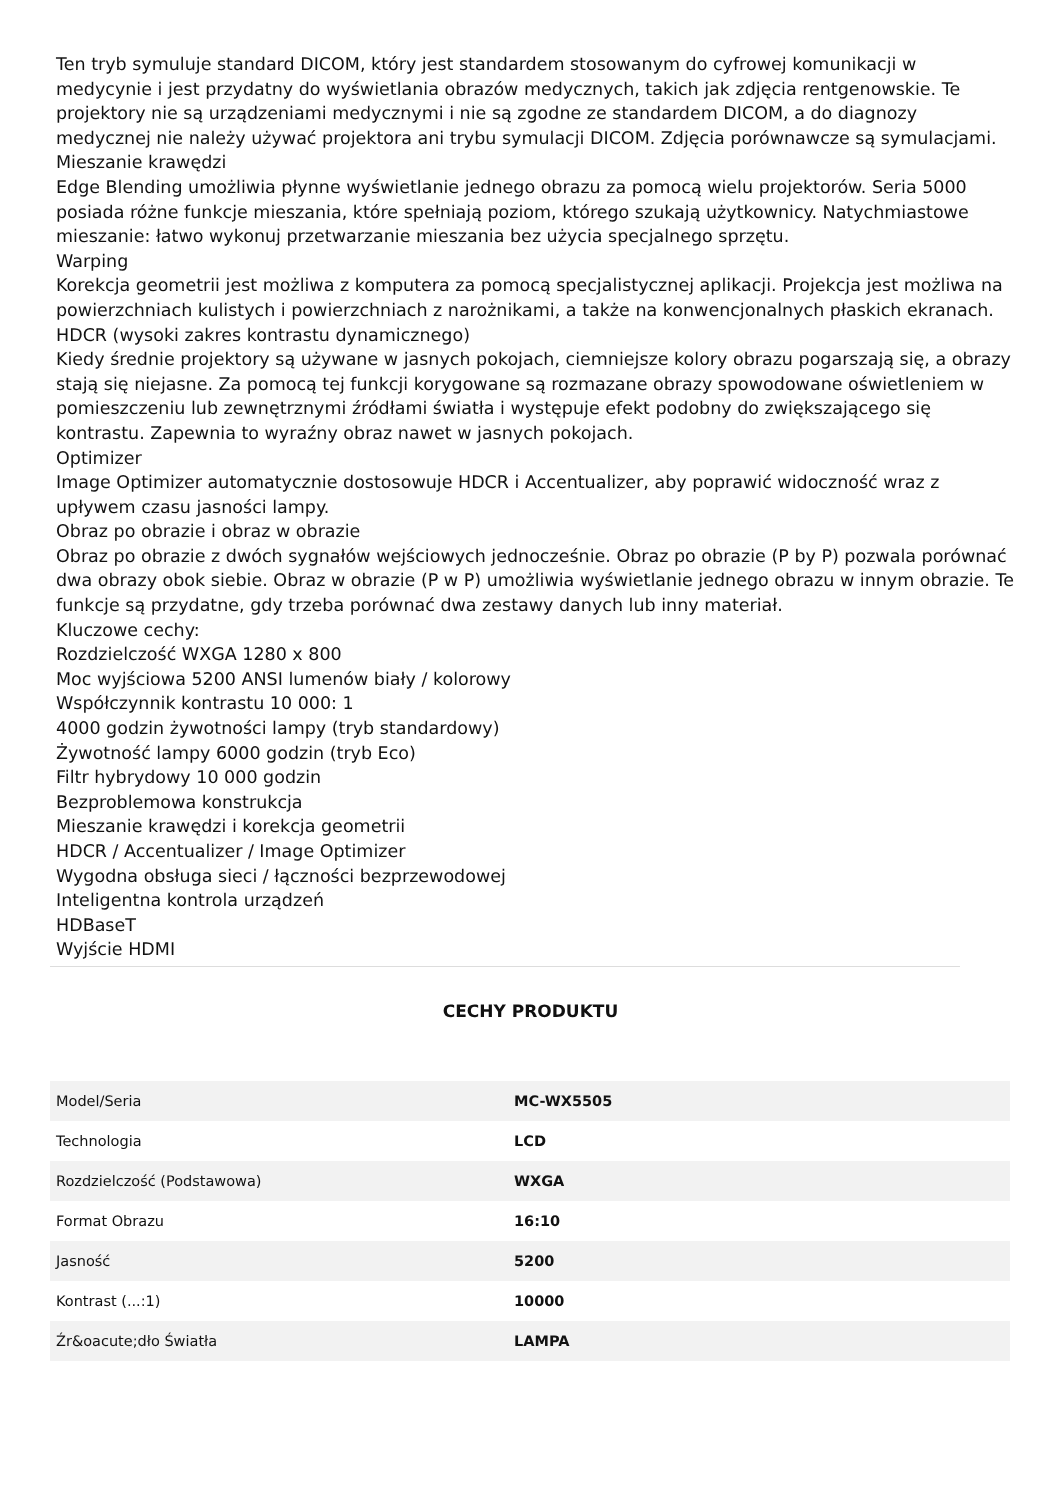Ten tryb symuluje standard DICOM, który jest standardem stosowanym do cyfrowej komunikacji w medycynie i jest przydatny do wyświetlania obrazów medycznych, takich jak zdjęcia rentgenowskie. Te projektory nie są urządzeniami medycznymi i nie są zgodne ze standardem DICOM, a do diagnozy medycznej nie należy używać projektora ani trybu symulacji DICOM. Zdjęcia porównawcze są symulacjami.
Mieszanie krawędzi
Edge Blending umożliwia płynne wyświetlanie jednego obrazu za pomocą wielu projektorów. Seria 5000 posiada różne funkcje mieszania, które spełniają poziom, którego szukają użytkownicy. Natychmiastowe mieszanie: łatwo wykonuj przetwarzanie mieszania bez użycia specjalnego sprzętu.
Warping
Korekcja geometrii jest możliwa z komputera za pomocą specjalistycznej aplikacji. Projekcja jest możliwa na powierzchniach kulistych i powierzchniach z narożnikami, a także na konwencjonalnych płaskich ekranach.
HDCR (wysoki zakres kontrastu dynamicznego)
Kiedy średnie projektory są używane w jasnych pokojach, ciemniejsze kolory obrazu pogarszają się, a obrazy stają się niejasne. Za pomocą tej funkcji korygowane są rozmazane obrazy spowodowane oświetleniem w pomieszczeniu lub zewnętrznymi źródłami światła i występuje efekt podobny do zwiększającego się kontrastu. Zapewnia to wyraźny obraz nawet w jasnych pokojach.
Optimizer
Image Optimizer automatycznie dostosowuje HDCR i Accentualizer, aby poprawić widoczność wraz z upływem czasu jasności lampy.
Obraz po obrazie i obraz w obrazie
Obraz po obrazie z dwóch sygnałów wejściowych jednocześnie. Obraz po obrazie (P by P) pozwala porównać dwa obrazy obok siebie. Obraz w obrazie (P w P) umożliwia wyświetlanie jednego obrazu w innym obrazie. Te funkcje są przydatne, gdy trzeba porównać dwa zestawy danych lub inny materiał.
Kluczowe cechy:
Rozdzielczość WXGA 1280 x 800
Moc wyjściowa 5200 ANSI lumenów biały / kolorowy
Współczynnik kontrastu 10 000: 1
4000 godzin żywotności lampy (tryb standardowy)
Żywotność lampy 6000 godzin (tryb Eco)
Filtr hybrydowy 10 000 godzin
Bezproblemowa konstrukcja
Mieszanie krawędzi i korekcja geometrii
HDCR / Accentualizer / Image Optimizer
Wygodna obsługa sieci / łączności bezprzewodowej
Inteligentna kontrola urządzeń
HDBaseT
Wyjście HDMI
CECHY PRODUKTU
| Model/Seria | MC-WX5505 |
| Technologia | LCD |
| Rozdzielczość (Podstawowa) | WXGA |
| Format Obrazu | 16:10 |
| Jasność | 5200 |
| Kontrast (...:1) | 10000 |
| Źr&oacute;dło Światła | LAMPA |